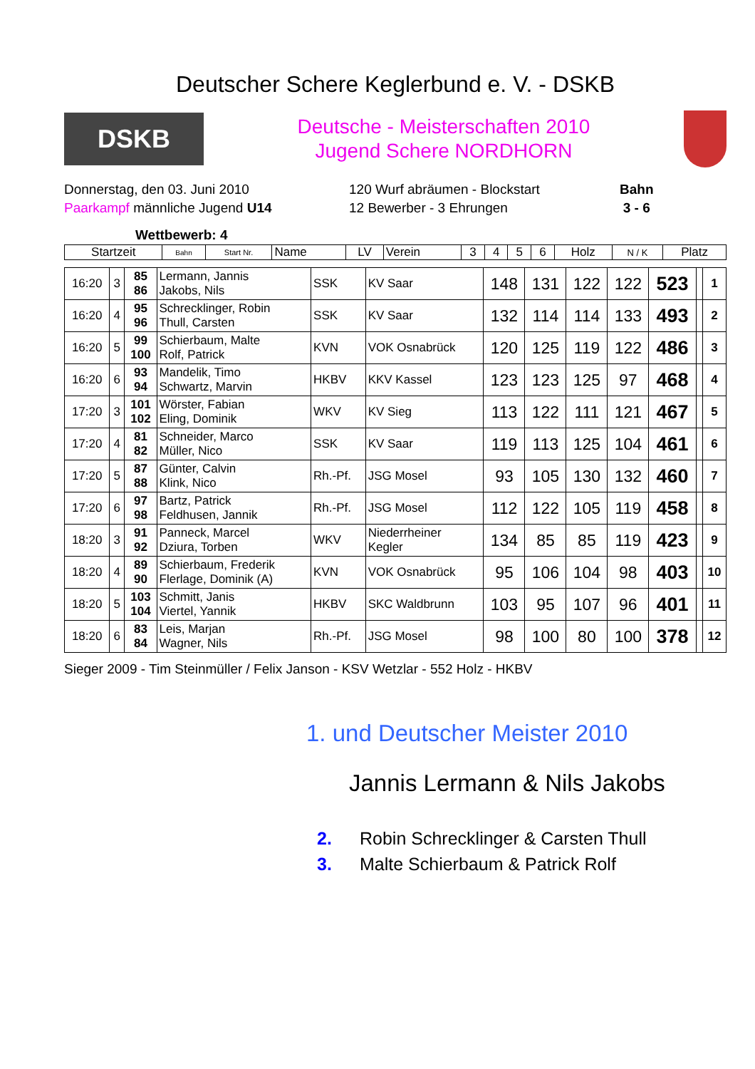Deutscher Schere Keglerbund e. V. - DSKB
DSKB
Deutsche - Meisterschaften 2010
Jugend Schere NORDHORN
Donnerstag, den 03. Juni 2010
Paarkampf männliche Jugend U14
120 Wurf abräumen - Blockstart
12 Bewerber - 3 Ehrungen
Bahn
3 - 6
Wettbewerb: 4
| Startzeit | Bahn | Start Nr. | Name | LV | Verein | 3 | 4 | 5 | 6 | Holz | N / K | Platz |
| --- | --- | --- | --- | --- | --- | --- | --- | --- | --- | --- | --- | --- |
| 16:20 | 3 | 85 86 | Lermann, Jannis Jakobs, Nils | SSK | KV Saar | 148 | 131 | 122 | 122 | 523 | | 1 |
| 16:20 | 4 | 95 96 | Schrecklinger, Robin Thull, Carsten | SSK | KV Saar | 132 | 114 | 114 | 133 | 493 | | 2 |
| 16:20 | 5 | 99 100 | Schierbaum, Malte Rolf, Patrick | KVN | VOK Osnabrück | 120 | 125 | 119 | 122 | 486 | | 3 |
| 16:20 | 6 | 93 94 | Mandelik, Timo Schwartz, Marvin | HKBV | KKV Kassel | 123 | 123 | 125 | 97 | 468 | | 4 |
| 17:20 | 3 | 101 102 | Wörster, Fabian Eling, Dominik | WKV | KV Sieg | 113 | 122 | 111 | 121 | 467 | | 5 |
| 17:20 | 4 | 81 82 | Schneider, Marco Müller, Nico | SSK | KV Saar | 119 | 113 | 125 | 104 | 461 | | 6 |
| 17:20 | 5 | 87 88 | Günter, Calvin Klink, Nico | Rh.-Pf. | JSG Mosel | 93 | 105 | 130 | 132 | 460 | | 7 |
| 17:20 | 6 | 97 98 | Bartz, Patrick Feldhusen, Jannik | Rh.-Pf. | JSG Mosel | 112 | 122 | 105 | 119 | 458 | | 8 |
| 18:20 | 3 | 91 92 | Panneck, Marcel Dziura, Torben | WKV | Niederrheiner Kegler | 134 | 85 | 85 | 119 | 423 | | 9 |
| 18:20 | 4 | 89 90 | Schierbaum, Frederik Flerlage, Dominik (A) | KVN | VOK Osnabrück | 95 | 106 | 104 | 98 | 403 | | 10 |
| 18:20 | 5 | 103 104 | Schmitt, Janis Viertel, Yannik | HKBV | SKC Waldbrunn | 103 | 95 | 107 | 96 | 401 | | 11 |
| 18:20 | 6 | 83 84 | Leis, Marjan Wagner, Nils | Rh.-Pf. | JSG Mosel | 98 | 100 | 80 | 100 | 378 | | 12 |
Sieger 2009 - Tim Steinmüller / Felix Janson - KSV Wetzlar - 552 Holz - HKBV
1. und Deutscher Meister 2010
Jannis Lermann & Nils Jakobs
2. Robin Schrecklinger & Carsten Thull
3. Malte Schierbaum & Patrick Rolf